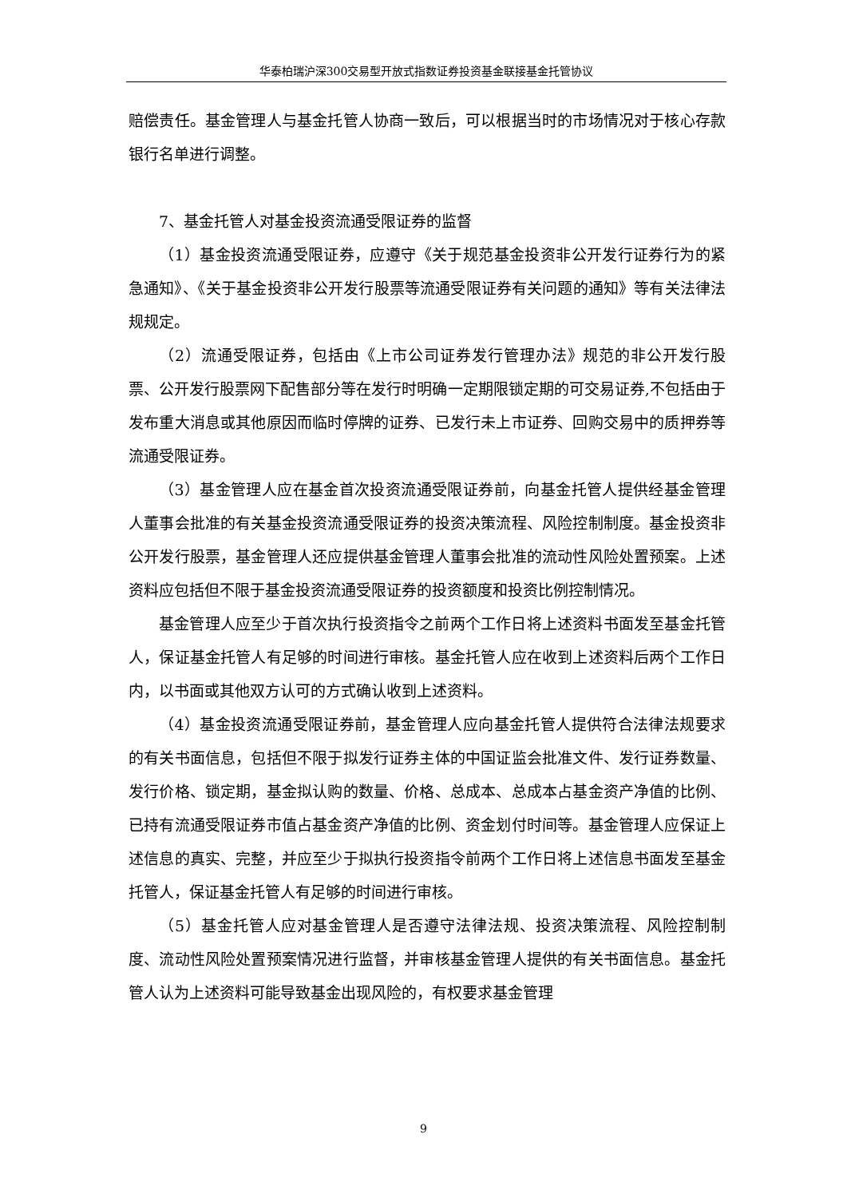华泰柏瑞沪深300交易型开放式指数证券投资基金联接基金托管协议
赔偿责任。基金管理人与基金托管人协商一致后，可以根据当时的市场情况对于核心存款银行名单进行调整。
7、基金托管人对基金投资流通受限证券的监督
（1）基金投资流通受限证券，应遵守《关于规范基金投资非公开发行证券行为的紧急通知》、《关于基金投资非公开发行股票等流通受限证券有关问题的通知》等有关法律法规规定。
（2）流通受限证券，包括由《上市公司证券发行管理办法》规范的非公开发行股票、公开发行股票网下配售部分等在发行时明确一定期限锁定期的可交易证券,不包括由于发布重大消息或其他原因而临时停牌的证券、已发行未上市证券、回购交易中的质押券等流通受限证券。
（3）基金管理人应在基金首次投资流通受限证券前，向基金托管人提供经基金管理人董事会批准的有关基金投资流通受限证券的投资决策流程、风险控制制度。基金投资非公开发行股票，基金管理人还应提供基金管理人董事会批准的流动性风险处置预案。上述资料应包括但不限于基金投资流通受限证券的投资额度和投资比例控制情况。
基金管理人应至少于首次执行投资指令之前两个工作日将上述资料书面发至基金托管人，保证基金托管人有足够的时间进行审核。基金托管人应在收到上述资料后两个工作日内，以书面或其他双方认可的方式确认收到上述资料。
（4）基金投资流通受限证券前，基金管理人应向基金托管人提供符合法律法规要求的有关书面信息，包括但不限于拟发行证券主体的中国证监会批准文件、发行证券数量、发行价格、锁定期，基金拟认购的数量、价格、总成本、总成本占基金资产净值的比例、已持有流通受限证券市值占基金资产净值的比例、资金划付时间等。基金管理人应保证上述信息的真实、完整，并应至少于拟执行投资指令前两个工作日将上述信息书面发至基金托管人，保证基金托管人有足够的时间进行审核。
（5）基金托管人应对基金管理人是否遵守法律法规、投资决策流程、风险控制制度、流动性风险处置预案情况进行监督，并审核基金管理人提供的有关书面信息。基金托管人认为上述资料可能导致基金出现风险的，有权要求基金管理
9